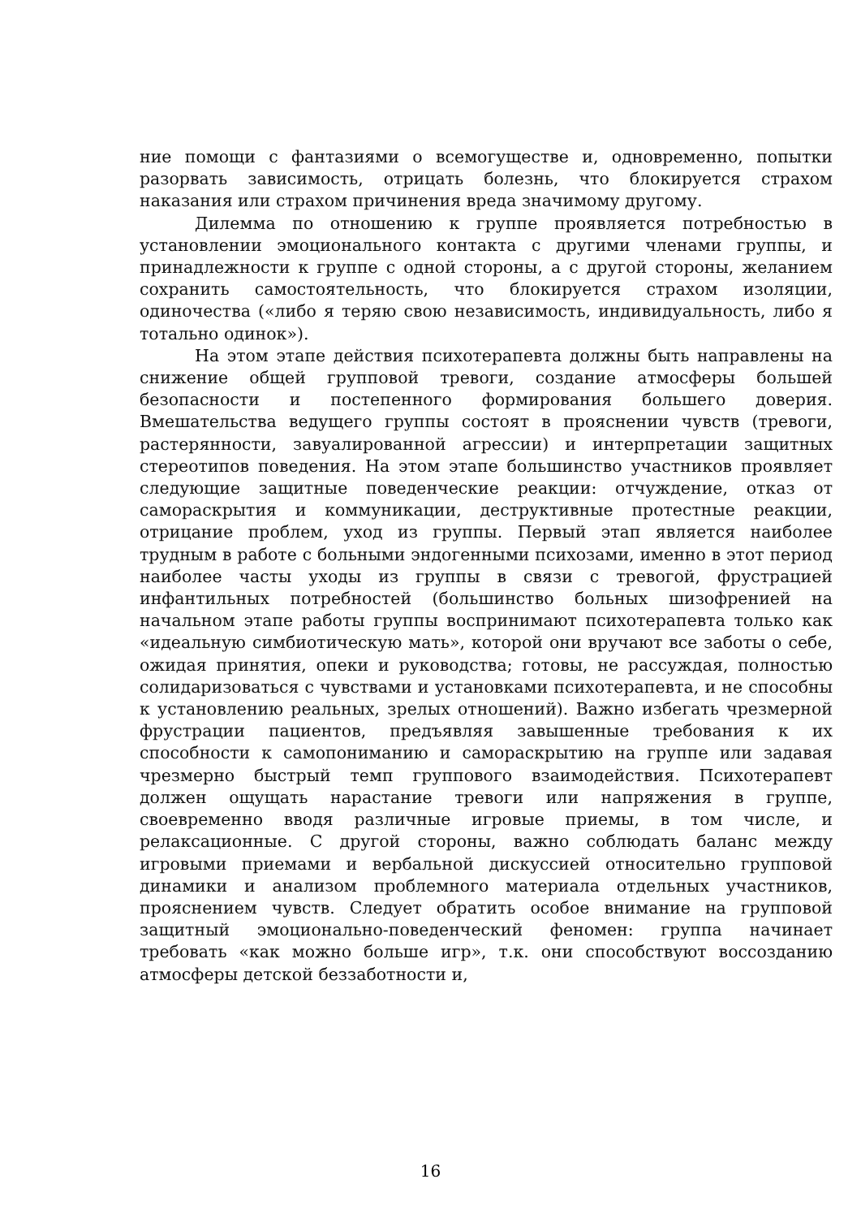ние помощи с фантазиями о всемогуществе и, одновременно, попытки разорвать зависимость, отрицать болезнь, что блокируется страхом наказания или страхом причинения вреда значимому другому.
Дилемма по отношению к группе проявляется потребностью в установлении эмоционального контакта с другими членами группы, и принадлежности к группе с одной стороны, а с другой стороны, желанием сохранить самостоятельность, что блокируется страхом изоляции, одиночества («либо я теряю свою независимость, индивидуальность, либо я тотально одинок»).
На этом этапе действия психотерапевта должны быть направлены на снижение общей групповой тревоги, создание атмосферы большей безопасности и постепенного формирования большего доверия. Вмешательства ведущего группы состоят в прояснении чувств (тревоги, растерянности, завуалированной агрессии) и интерпретации защитных стереотипов поведения. На этом этапе большинство участников проявляет следующие защитные поведенческие реакции: отчуждение, отказ от самораскрытия и коммуникации, деструктивные протестные реакции, отрицание проблем, уход из группы. Первый этап является наиболее трудным в работе с больными эндогенными психозами, именно в этот период наиболее часты уходы из группы в связи с тревогой, фрустрацией инфантильных потребностей (большинство больных шизофренией на начальном этапе работы группы воспринимают психотерапевта только как «идеальную симбиотическую мать», которой они вручают все заботы о себе, ожидая принятия, опеки и руководства; готовы, не рассуждая, полностью солидаризоваться с чувствами и установками психотерапевта, и не способны к установлению реальных, зрелых отношений). Важно избегать чрезмерной фрустрации пациентов, предъявляя завышенные требования к их способности к самопониманию и самораскрытию на группе или задавая чрезмерно быстрый темп группового взаимодействия. Психотерапевт должен ощущать нарастание тревоги или напряжения в группе, своевременно вводя различные игровые приемы, в том числе, и релаксационные. С другой стороны, важно соблюдать баланс между игровыми приемами и вербальной дискуссией относительно групповой динамики и анализом проблемного материала отдельных участников, прояснением чувств. Следует обратить особое внимание на групповой защитный эмоционально-поведенческий феномен: группа начинает требовать «как можно больше игр», т.к. они способствуют воссозданию атмосферы детской беззаботности и,
16